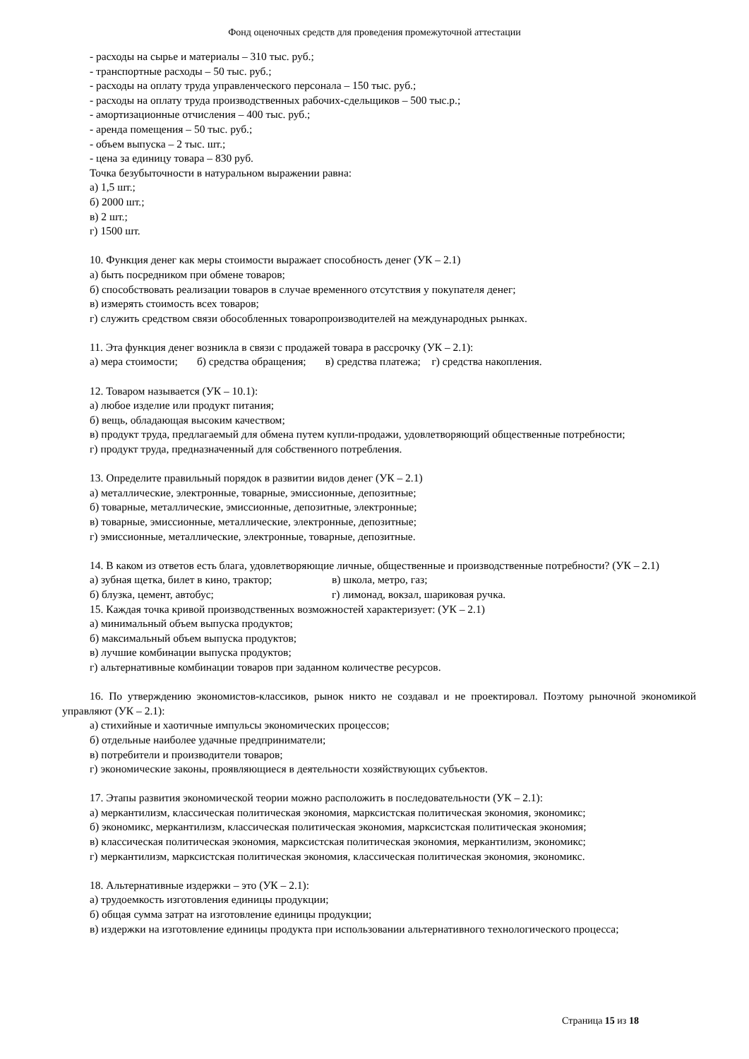Фонд оценочных средств для проведения промежуточной аттестации
- расходы на сырье и материалы – 310 тыс. руб.;
- транспортные расходы – 50 тыс. руб.;
- расходы на оплату труда управленческого персонала – 150 тыс. руб.;
- расходы на оплату труда производственных рабочих-сдельщиков – 500 тыс.р.;
- амортизационные отчисления – 400 тыс. руб.;
- аренда помещения – 50 тыс. руб.;
- объем выпуска – 2 тыс. шт.;
- цена за единицу товара – 830 руб.
Точка безубыточности в натуральном выражении равна:
а) 1,5 шт.;
б) 2000 шт.;
в) 2 шт.;
г) 1500 шт.
10. Функция денег как меры стоимости выражает способность денег (УК – 2.1)
а) быть посредником при обмене товаров;
б) способствовать реализации товаров в случае временного отсутствия у покупателя денег;
в) измерять стоимость всех товаров;
г) служить средством связи обособленных товаропроизводителей на международных рынках.
11. Эта функция денег возникла в связи с продажей товара в рассрочку (УК – 2.1):
а) мера стоимости; б) средства обращения; в) средства платежа; г) средства накопления.
12. Товаром называется (УК – 10.1):
а) любое изделие или продукт питания;
б) вещь, обладающая высоким качеством;
в) продукт труда, предлагаемый для обмена путем купли-продажи, удовлетворяющий общественные потребности;
г) продукт труда, предназначенный для собственного потребления.
13. Определите правильный порядок в развитии видов денег (УК – 2.1)
а) металлические, электронные, товарные, эмиссионные, депозитные;
б) товарные, металлические, эмиссионные, депозитные, электронные;
в) товарные, эмиссионные, металлические, электронные, депозитные;
г) эмиссионные, металлические, электронные, товарные, депозитные.
14. В каком из ответов есть блага, удовлетворяющие личные, общественные и производственные потребности? (УК – 2.1)
а) зубная щетка, билет в кино, трактор; в) школа, метро, газ;
б) блузка, цемент, автобус; г) лимонад, вокзал, шариковая ручка.
15. Каждая точка кривой производственных возможностей характеризует: (УК – 2.1)
а) минимальный объем выпуска продуктов;
б) максимальный объем выпуска продуктов;
в) лучшие комбинации выпуска продуктов;
г) альтернативные комбинации товаров при заданном количестве ресурсов.
16. По утверждению экономистов-классиков, рынок никто не создавал и не проектировал. Поэтому рыночной экономикой управляют (УК – 2.1):
а) стихийные и хаотичные импульсы экономических процессов;
б) отдельные наиболее удачные предприниматели;
в) потребители и производители товаров;
г) экономические законы, проявляющиеся в деятельности хозяйствующих субъектов.
17. Этапы развития экономической теории можно расположить в последовательности (УК – 2.1):
а) меркантилизм, классическая политическая экономия, марксистская политическая экономия, экономикс;
б) экономикс, меркантилизм, классическая политическая экономия, марксистская политическая экономия;
в) классическая политическая экономия, марксистская политическая экономия, меркантилизм, экономикс;
г) меркантилизм, марксистская политическая экономия, классическая политическая экономия, экономикс.
18. Альтернативные издержки – это (УК – 2.1):
а) трудоемкость изготовления единицы продукции;
б) общая сумма затрат на изготовление единицы продукции;
в) издержки на изготовление единицы продукта при использовании альтернативного технологического процесса;
Страница 15 из 18